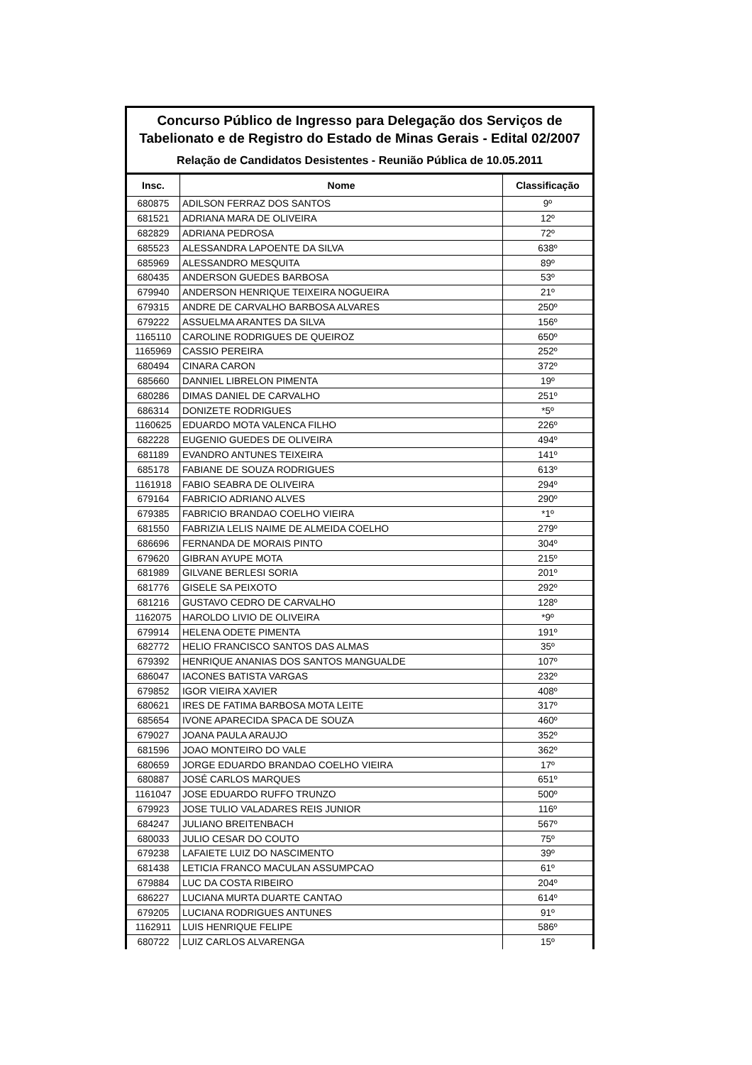Concurso Público de Ingresso para Delegação dos Serviços de Tabelionato e de Registro do Estado de Minas Gerais - Edital 02/2007
Relação de Candidatos Desistentes - Reunião Pública de 10.05.2011
| Insc. | Nome | Classificação |
| --- | --- | --- |
| 680875 | ADILSON FERRAZ DOS SANTOS | 9º |
| 681521 | ADRIANA MARA DE OLIVEIRA | 12º |
| 682829 | ADRIANA PEDROSA | 72º |
| 685523 | ALESSANDRA LAPOENTE DA SILVA | 638º |
| 685969 | ALESSANDRO MESQUITA | 89º |
| 680435 | ANDERSON GUEDES BARBOSA | 53º |
| 679940 | ANDERSON HENRIQUE TEIXEIRA NOGUEIRA | 21º |
| 679315 | ANDRE DE CARVALHO BARBOSA ALVARES | 250º |
| 679222 | ASSUELMA ARANTES DA SILVA | 156º |
| 1165110 | CAROLINE RODRIGUES DE QUEIROZ | 650º |
| 1165969 | CASSIO PEREIRA | 252º |
| 680494 | CINARA CARON | 372º |
| 685660 | DANNIEL LIBRELON PIMENTA | 19º |
| 680286 | DIMAS DANIEL DE CARVALHO | 251º |
| 686314 | DONIZETE RODRIGUES | *5º |
| 1160625 | EDUARDO MOTA VALENCA FILHO | 226º |
| 682228 | EUGENIO GUEDES DE OLIVEIRA | 494º |
| 681189 | EVANDRO ANTUNES TEIXEIRA | 141º |
| 685178 | FABIANE DE SOUZA RODRIGUES | 613º |
| 1161918 | FABIO SEABRA DE OLIVEIRA | 294º |
| 679164 | FABRICIO ADRIANO ALVES | 290º |
| 679385 | FABRICIO BRANDAO COELHO VIEIRA | *1º |
| 681550 | FABRIZIA LELIS NAIME DE ALMEIDA COELHO | 279º |
| 686696 | FERNANDA DE MORAIS PINTO | 304º |
| 679620 | GIBRAN AYUPE MOTA | 215º |
| 681989 | GILVANE BERLESI SORIA | 201º |
| 681776 | GISELE SA PEIXOTO | 292º |
| 681216 | GUSTAVO CEDRO DE CARVALHO | 128º |
| 1162075 | HAROLDO LIVIO DE OLIVEIRA | *9º |
| 679914 | HELENA ODETE PIMENTA | 191º |
| 682772 | HELIO FRANCISCO SANTOS DAS ALMAS | 35º |
| 679392 | HENRIQUE ANANIAS DOS SANTOS MANGUALDE | 107º |
| 686047 | IACONES BATISTA VARGAS | 232º |
| 679852 | IGOR VIEIRA XAVIER | 408º |
| 680621 | IRES DE FATIMA BARBOSA MOTA LEITE | 317º |
| 685654 | IVONE APARECIDA SPACA DE SOUZA | 460º |
| 679027 | JOANA PAULA ARAUJO | 352º |
| 681596 | JOAO MONTEIRO DO VALE | 362º |
| 680659 | JORGE EDUARDO BRANDAO COELHO VIEIRA | 17º |
| 680887 | JOSÉ CARLOS MARQUES | 651º |
| 1161047 | JOSE EDUARDO RUFFO TRUNZO | 500º |
| 679923 | JOSE TULIO VALADARES REIS JUNIOR | 116º |
| 684247 | JULIANO BREITENBACH | 567º |
| 680033 | JULIO CESAR DO COUTO | 75º |
| 679238 | LAFAIETE LUIZ DO NASCIMENTO | 39º |
| 681438 | LETICIA FRANCO MACULAN ASSUMPCAO | 61º |
| 679884 | LUC DA COSTA RIBEIRO | 204º |
| 686227 | LUCIANA MURTA DUARTE CANTAO | 614º |
| 679205 | LUCIANA RODRIGUES ANTUNES | 91º |
| 1162911 | LUIS HENRIQUE FELIPE | 586º |
| 680722 | LUIZ CARLOS ALVARENGA | 15º |